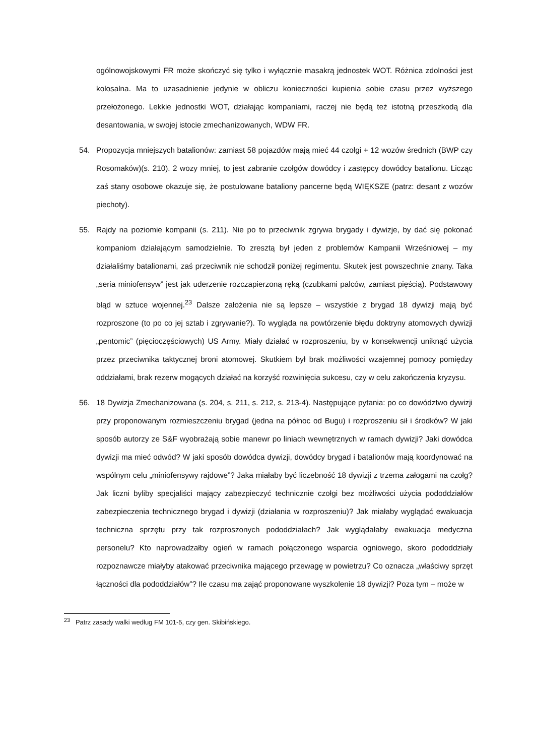ogólnowojskowymi FR może skończyć się tylko i wyłącznie masakrą jednostek WOT. Różnica zdolności jest kolosalna. Ma to uzasadnienie jedynie w obliczu konieczności kupienia sobie czasu przez wyższego przełożonego. Lekkie jednostki WOT, działając kompaniami, raczej nie będą też istotną przeszkodą dla desantowania, w swojej istocie zmechanizowanych, WDW FR.
54. Propozycja mniejszych batalionów: zamiast 58 pojazdów mają mieć 44 czołgi + 12 wozów średnich (BWP czy Rosomaków)(s. 210). 2 wozy mniej, to jest zabranie czołgów dowódcy i zastępcy dowódcy batalionu. Licząc zaś stany osobowe okazuje się, że postulowane bataliony pancerne będą WIĘKSZE (patrz: desant z wozów piechoty).
55. Rajdy na poziomie kompanii (s. 211). Nie po to przeciwnik zgrywa brygady i dywizje, by dać się pokonać kompaniom działającym samodzielnie. To zresztą był jeden z problemów Kampanii Wrześniowej – my działaliśmy batalionami, zaś przeciwnik nie schodził poniżej regimentu. Skutek jest powszechnie znany. Taka „seria miniofensyw” jest jak uderzenie rozczapierzoną ręką (czubkami palców, zamiast pięścią). Podstawowy błąd w sztuce wojennej.<sup>23</sup> Dalsze założenia nie są lepsze – wszystkie z brygad 18 dywizji mają być rozproszone (to po co jej sztab i zgrywanie?). To wygląda na powtórzenie błędu doktryny atomowych dywizji „pentomic” (pięcioczęściowych) US Army. Miały działać w rozproszeniu, by w konsekwencji uniknąć użycia przez przeciwnika taktycznej broni atomowej. Skutkiem był brak możliwości wzajemnej pomocy pomiędzy oddziałami, brak rezerw mogących działać na korzyść rozwinięcia sukcesu, czy w celu zakończenia kryzysu.
56. 18 Dywizja Zmechanizowana (s. 204, s. 211, s. 212, s. 213-4). Następujące pytania: po co dowództwo dywizji przy proponowanym rozmieszczeniu brygad (jedna na północ od Bugu) i rozproszeniu sił i środków? W jaki sposób autorzy ze S&F wyobrażają sobie manewr po liniach wewnętrznych w ramach dywizji? Jaki dowódca dywizji ma mieć odwód? W jaki sposób dowódca dywizji, dowódcy brygad i batalionów mają koordynować na wspólnym celu „miniofensywy rajdowe”? Jaka miałaby być liczebność 18 dywizji z trzema załogami na czołg? Jak liczni byliby specjaliści mający zabezpieczyć technicznie czołgi bez możliwości użycia pododdziałów zabezpieczenia technicznego brygad i dywizji (działania w rozproszeniu)? Jak miałaby wyglądać ewakuacja techniczna sprzętu przy tak rozproszonych pododdziałach? Jak wyglądałaby ewakuacja medyczna personelu? Kto naprowadzałby ogień w ramach połączonego wsparcia ogniowego, skoro pododdziały rozpoznawcze miałyby atakować przeciwnika mającego przewagę w powietrzu? Co oznacza „właściwy sprzęt łączności dla pododdziałów”? Ile czasu ma zająć proponowane wyszkolenie 18 dywizji? Poza tym – może w
<sup>23</sup> Patrz zasady walki według FM 101-5, czy gen. Skibińskiego.